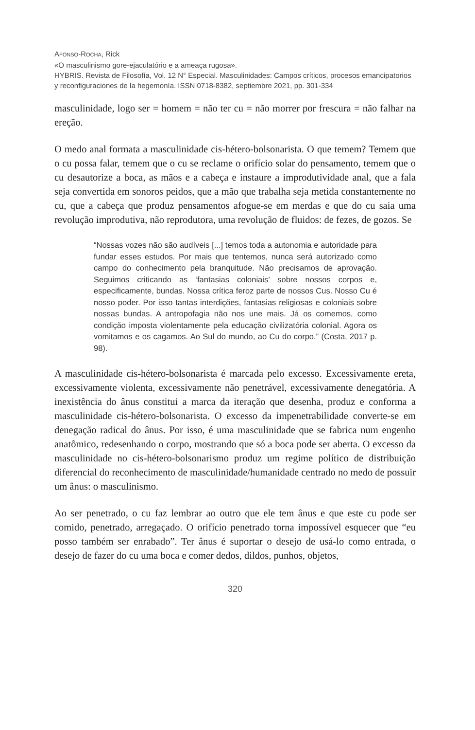AFONSO-ROCHA, Rick
«O masculinismo gore-ejaculatório e a ameaça rugosa».
HYBRIS. Revista de Filosofía, Vol. 12 N° Especial. Masculinidades: Campos críticos, procesos emancipatorios y reconfiguraciones de la hegemonía. ISSN 0718-8382, septiembre 2021, pp. 301-334
masculinidade, logo ser = homem = não ter cu = não morrer por frescura = não falhar na ereção.
O medo anal formata a masculinidade cis-hétero-bolsonarista. O que temem? Temem que o cu possa falar, temem que o cu se reclame o orifício solar do pensamento, temem que o cu desautorize a boca, as mãos e a cabeça e instaure a improdutividade anal, que a fala seja convertida em sonoros peidos, que a mão que trabalha seja metida constantemente no cu, que a cabeça que produz pensamentos afogue-se em merdas e que do cu saia uma revolução improdutiva, não reprodutora, uma revolução de fluidos: de fezes, de gozos. Se
“Nossas vozes não são audíveis [...] temos toda a autonomia e autoridade para fundar esses estudos. Por mais que tentemos, nunca será autorizado como campo do conhecimento pela branquitude. Não precisamos de aprovação. Seguimos criticando as ‘fantasias coloniais’ sobre nossos corpos e, especificamente, bundas. Nossa crítica feroz parte de nossos Cus. Nosso Cu é nosso poder. Por isso tantas interdições, fantasias religiosas e coloniais sobre nossas bundas. A antropofagia não nos une mais. Já os comemos, como condição imposta violentamente pela educação civilizatória colonial. Agora os vomitamos e os cagamos. Ao Sul do mundo, ao Cu do corpo.” (Costa, 2017 p. 98).
A masculinidade cis-hétero-bolsonarista é marcada pelo excesso. Excessivamente ereta, excessivamente violenta, excessivamente não penetrável, excessivamente denegatória. A inexistência do ânus constitui a marca da iteração que desenha, produz e conforma a masculinidade cis-hétero-bolsonarista. O excesso da impenetrabilidade converte-se em denegação radical do ânus. Por isso, é uma masculinidade que se fabrica num engenho anatômico, redesenhando o corpo, mostrando que só a boca pode ser aberta. O excesso da masculinidade no cis-hétero-bolsonarismo produz um regime político de distribuição diferencial do reconhecimento de masculinidade/humanidade centrado no medo de possuir um ânus: o masculinismo.
Ao ser penetrado, o cu faz lembrar ao outro que ele tem ânus e que este cu pode ser comido, penetrado, arregaçado. O orifício penetrado torna impossível esquecer que “eu posso também ser enrabado”. Ter ânus é suportar o desejo de usá-lo como entrada, o desejo de fazer do cu uma boca e comer dedos, dildos, punhos, objetos,
320